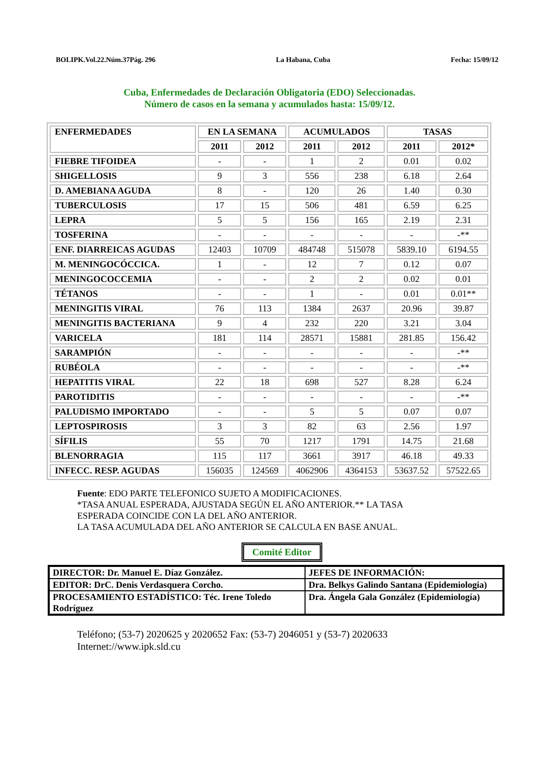BOLIPK.Vol.22.Núm.37Pág. 296 La Habana, Cuba Fecha: 15/09/12
Cuba, Enfermedades de Declaración Obligatoria (EDO) Seleccionadas.
Número de casos en la semana y acumulados hasta: 15/09/12.
| ENFERMEDADES | EN LA SEMANA | | ACUMULADOS | | TASAS | |
| --- | --- | --- | --- | --- | --- | --- |
| | 2011 | 2012 | 2011 | 2012 | 2011 | 2012* |
| FIEBRE TIFOIDEA | - | - | 1 | 2 | 0.01 | 0.02 |
| SHIGELLOSIS | 9 | 3 | 556 | 238 | 6.18 | 2.64 |
| D. AMEBIANA AGUDA | 8 | - | 120 | 26 | 1.40 | 0.30 |
| TUBERCULOSIS | 17 | 15 | 506 | 481 | 6.59 | 6.25 |
| LEPRA | 5 | 5 | 156 | 165 | 2.19 | 2.31 |
| TOSFERINA | - | - | - | - | - | -** |
| ENF. DIARREICAS AGUDAS | 12403 | 10709 | 484748 | 515078 | 5839.10 | 6194.55 |
| M. MENINGOCÓCCICA. | 1 | - | 12 | 7 | 0.12 | 0.07 |
| MENINGOCOCCEMIA | - | - | 2 | 2 | 0.02 | 0.01 |
| TÉTANOS | - | - | 1 | - | 0.01 | 0.01** |
| MENINGITIS VIRAL | 76 | 113 | 1384 | 2637 | 20.96 | 39.87 |
| MENINGITIS BACTERIANA | 9 | 4 | 232 | 220 | 3.21 | 3.04 |
| VARICELA | 181 | 114 | 28571 | 15881 | 281.85 | 156.42 |
| SARAMPIÓN | - | - | - | - | - | -** |
| RUBÉOLA | - | - | - | - | - | -** |
| HEPATITIS VIRAL | 22 | 18 | 698 | 527 | 8.28 | 6.24 |
| PAROTIDITIS | - | - | - | - | - | -** |
| PALUDISMO IMPORTADO | - | - | 5 | 5 | 0.07 | 0.07 |
| LEPTOSPIROSIS | 3 | 3 | 82 | 63 | 2.56 | 1.97 |
| SÍFILIS | 55 | 70 | 1217 | 1791 | 14.75 | 21.68 |
| BLENORRAGIA | 115 | 117 | 3661 | 3917 | 46.18 | 49.33 |
| INFECC. RESP. AGUDAS | 156035 | 124569 | 4062906 | 4364153 | 53637.52 | 57522.65 |
Fuente: EDO PARTE TELEFONICO SUJETO A MODIFICACIONES.
*TASA ANUAL ESPERADA, AJUSTADA SEGÚN EL AÑO ANTERIOR.** LA TASA
ESPERADA COINCIDE CON LA DEL AÑO ANTERIOR.
LA TASA ACUMULADA DEL AÑO ANTERIOR SE CALCULA EN BASE ANUAL.
Comité Editor
| DIRECTOR: Dr. Manuel E. Díaz González. | JEFES DE INFORMACIÓN: |
| EDITOR: DrC. Denis Verdasquera Corcho. | Dra. Belkys Galindo Santana (Epidemiologia) |
| PROCESAMIENTO ESTADÍSTICO: Téc. Irene Toledo Rodríguez | Dra. Ángela Gala González (Epidemiología) |
Teléfono; (53-7) 2020625 y 2020652 Fax: (53-7) 2046051 y (53-7) 2020633
Internet://www.ipk.sld.cu